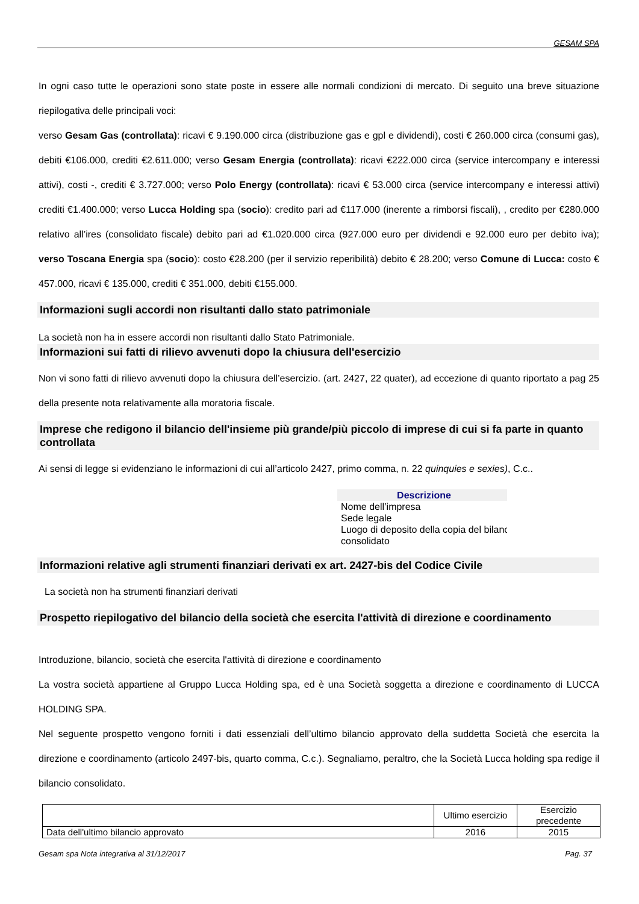GESAM SPA
In ogni caso tutte le operazioni sono state poste in essere alle normali condizioni di mercato. Di seguito una breve situazione riepilogativa delle principali voci:
verso Gesam Gas (controllata): ricavi € 9.190.000 circa (distribuzione gas e gpl e dividendi), costi € 260.000 circa (consumi gas), debiti €106.000, crediti €2.611.000; verso Gesam Energia (controllata): ricavi €222.000 circa (service intercompany e interessi attivi), costi -, crediti € 3.727.000; verso Polo Energy (controllata): ricavi € 53.000 circa (service intercompany e interessi attivi) crediti €1.400.000; verso Lucca Holding spa (socio): credito pari ad €117.000 (inerente a rimborsi fiscali), , credito per €280.000 relativo all’ires (consolidato fiscale) debito pari ad €1.020.000 circa (927.000 euro per dividendi e 92.000 euro per debito iva); verso Toscana Energia spa (socio): costo €28.200 (per il servizio reperibilità) debito € 28.200; verso Comune di Lucca: costo € 457.000, ricavi € 135.000, crediti € 351.000, debiti €155.000.
Informazioni sugli accordi non risultanti dallo stato patrimoniale
La società non ha in essere accordi non risultanti dallo Stato Patrimoniale.
Informazioni sui fatti di rilievo avvenuti dopo la chiusura dell'esercizio
Non vi sono fatti di rilievo avvenuti dopo la chiusura dell’esercizio. (art. 2427, 22 quater), ad eccezione di quanto riportato a pag 25 della presente nota relativamente alla moratoria fiscale.
Imprese che redigono il bilancio dell'insieme più grande/più piccolo di imprese di cui si fa parte in quanto controllata
Ai sensi di legge si evidenziano le informazioni di cui all’articolo 2427, primo comma, n. 22 quinquies e sexies), C.c..
Descrizione
Nome dell’impresa
Sede legale
Luogo di deposito della copia del bilanc
consolidato
Informazioni relative agli strumenti finanziari derivati ex art. 2427-bis del Codice Civile
La società non ha strumenti finanziari derivati
Prospetto riepilogativo del bilancio della società che esercita l'attività di direzione e coordinamento
Introduzione, bilancio, società che esercita l'attività di direzione e coordinamento
La vostra società appartiene al Gruppo Lucca Holding spa, ed è una Società soggetta a direzione e coordinamento di LUCCA HOLDING SPA.
Nel seguente prospetto vengono forniti i dati essenziali dell’ultimo bilancio approvato della suddetta Società che esercita la direzione e coordinamento (articolo 2497-bis, quarto comma, C.c.). Segnaliamo, peraltro, che la Società Lucca holding spa redige il bilancio consolidato.
| | Ultimo esercizio | Esercizio precedente |
| --- | --- | --- |
| Data dell'ultimo bilancio approvato | 2016 | 2015 |
Gesam spa Nota integrativa al 31/12/2017 Pag. 37